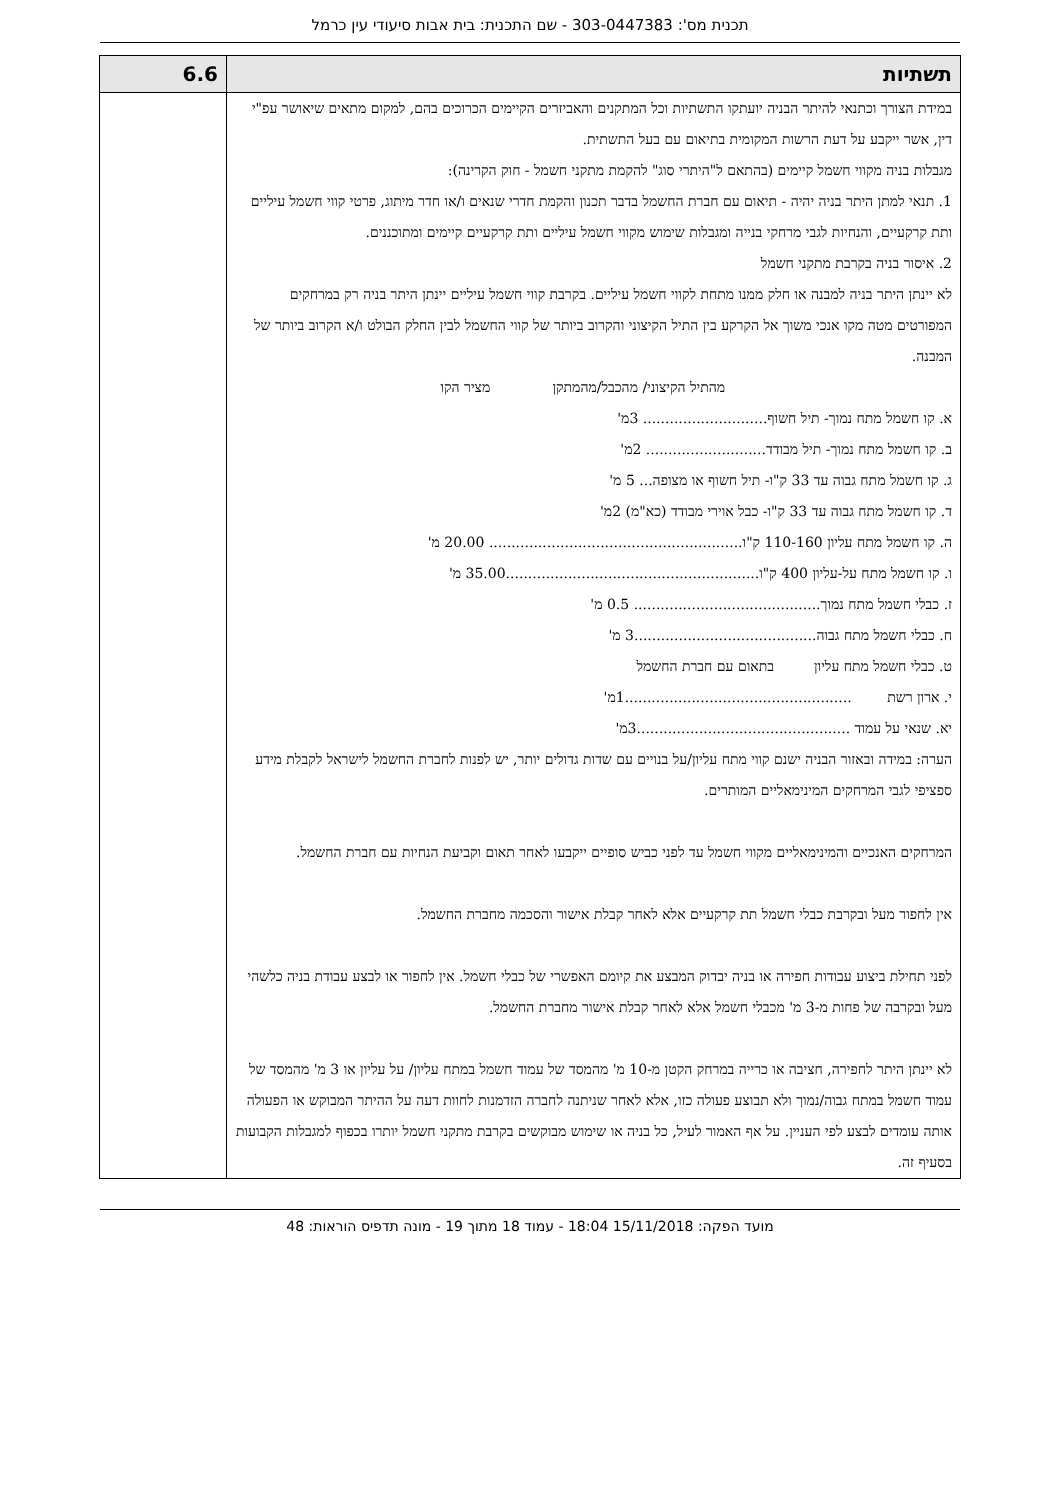תכנית מס': 303-0447383 - שם התכנית: בית אבות סיעודי עין כרמל
| תשתיות | 6.6 |
| במידת הצורך וכתנאי להיתר הבניה יועתקו התשתיות וכל המתקנים והאביזרים הקיימים הכרוכים בהם, למקום מתאים שיאושר עפ"י דין, אשר ייקבע על דעת הרשות המקומית בתיאום עם בעל התשתית. מגבלות בניה מקווי חשמל קיימים (בהתאם ל"היתרי סוג" להקמת מתקני חשמל - חוק הקרינה): 1. תנאי למתן היתר בניה יהיה - תיאום עם חברת החשמל בדבר תכנון והקמת חדרי שנאים ו/או חדר מיתוג, פרטי קווי חשמל עיליים ותת קרקעיים, והנחיות לגבי מרחקי בנייה ומגבלות שימוש מקווי חשמל עיליים ותת קרקעיים קיימים ומתוכננים. 2. איסור בניה בקרבת מתקני חשמל לא יינתן היתר בניה למבנה או חלק ממנו מתחת לקווי חשמל עיליים. בקרבת קווי חשמל עיליים יינתן היתר בניה רק במרחקים המפורטים מטה מקו אנכי משוך אל הקרקע בין התיל הקיצוני והקרוב ביותר של קווי החשמל לבין החלק הבולט ו/א הקרוב ביותר של המבנה. מהתיל הקיצוני/ מהכבל/מהמתקן מציר הקו א. קו חשמל מתח נמוך- תיל חשוף............................ 3מ' ב. קו חשמל מתח נמוך- תיל מבודד........................... 2מ' ג. קו חשמל מתח גבוה עד 33 ק"ו- תיל חשוף או מצופה... 5 מ' ד. קו חשמל מתח גבוה עד 33 ק"ו- כבל אוירי מבודד (כא"מ) 2מ' ה. קו חשמל מתח עליון 110-160 ק"ו......................................................... 20.00 מ' ו. קו חשמל מתח על-עליון 400 ק"ו.........................................................35.00 מ' ז. כבלי חשמל מתח נמוך.......................................... 0.5 מ' ח. כבלי חשמל מתח גבוה.........................................3 מ' ט. כבלי חשמל מתח עליון בתאום עם חברת החשמל י. ארון רשת ...................................................1מ' יא. שנאי על עמוד ................................................3מ' הערה: במידה ובאזור הבניה ישנם קווי מתח עליון/על בנויים עם שדות גדולים יותר, יש לפנות לחברת החשמל לישראל לקבלת מידע ספציפי לגבי המרחקים המינימאליים המותרים. המרחקים האנכיים והמינימאליים מקווי חשמל עד לפני כביש סופיים ייקבעו לאחר תאום וקביעת הנחיות עם חברת החשמל. אין לחפור מעל ובקרבת כבלי חשמל תת קרקעיים אלא לאחר קבלת אישור והסכמה מחברת החשמל. לפני תחילת ביצוע עבודות חפירה או בניה יבדוק המבצע את קיומם האפשרי של כבלי חשמל. אין לחפור או לבצע עבודת בניה כלשהי מעל ובקרבה של פחות מ-3 מ' מכבלי חשמל אלא לאחר קבלת אישור מחברת החשמל. לא יינתן היתר לחפירה, חציבה או כרייה במרחק הקטן מ-10 מ' מהמסד של עמוד חשמל במתח עליון/ על עליון או 3 מ' מהמסד של עמוד חשמל במתח גבוה/נמוך ולא תבוצע פעולה כזו, אלא לאחר שניתנה לחברה הזדמנות לחוות דעה על ההיתר המבוקש או הפעולה אותה עומדים לבצע לפי העניין. על אף האמור לעיל, כל בניה או שימוש מבוקשים בקרבת מתקני חשמל יותרו בכפוף למגבלות הקבועות בסעיף זה. | |
מועד הפקה: 15/11/2018 18:04 - עמוד 18 מתוך 19 - מונה תדפיס הוראות: 48